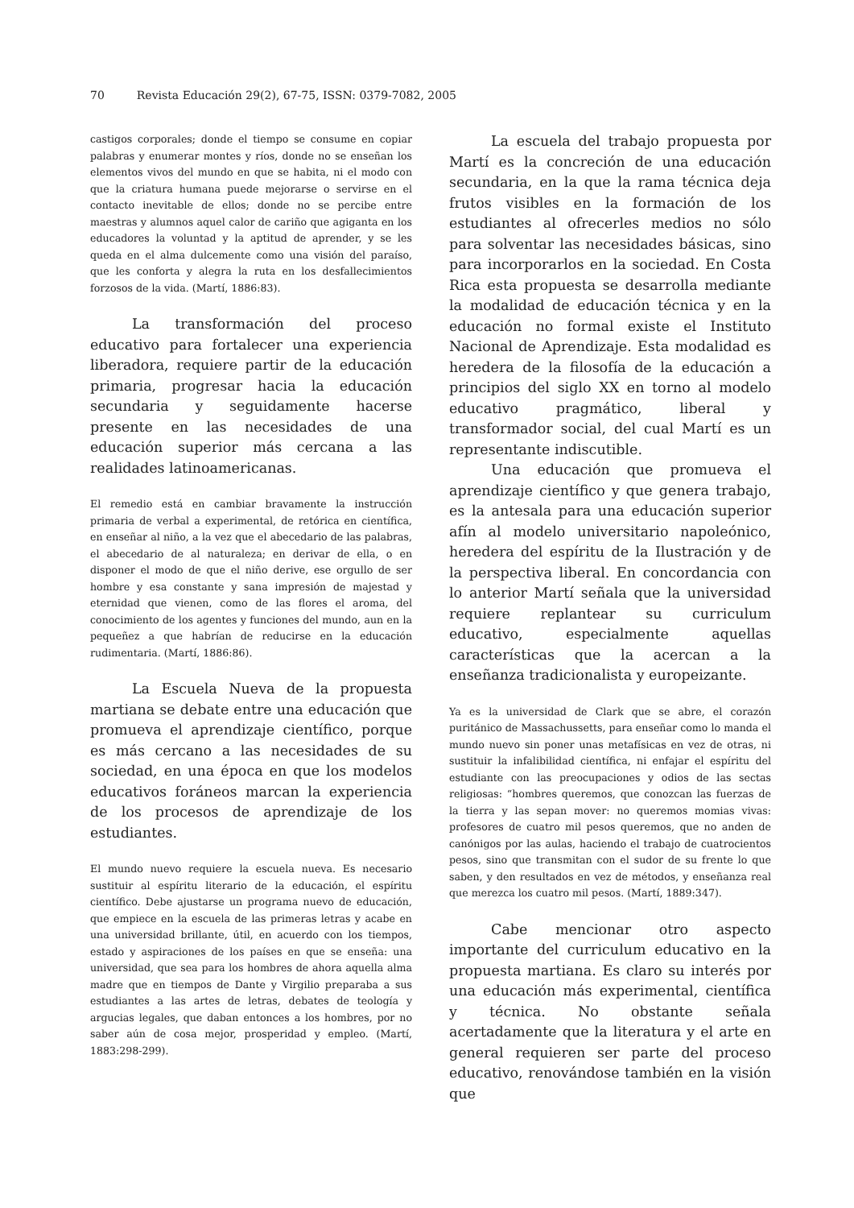70 Revista Educación 29(2), 67-75, ISSN: 0379-7082, 2005
castigos corporales; donde el tiempo se consume en copiar palabras y enumerar montes y ríos, donde no se enseñan los elementos vivos del mundo en que se habita, ni el modo con que la criatura humana puede mejorarse o servirse en el contacto inevitable de ellos; donde no se percibe entre maestras y alumnos aquel calor de cariño que agiganta en los educadores la voluntad y la aptitud de aprender, y se les queda en el alma dulcemente como una visión del paraíso, que les conforta y alegra la ruta en los desfallecimientos forzosos de la vida. (Martí, 1886:83).
La transformación del proceso educativo para fortalecer una experiencia liberadora, requiere partir de la educación primaria, progresar hacia la educación secundaria y seguidamente hacerse presente en las necesidades de una educación superior más cercana a las realidades latinoamericanas.
El remedio está en cambiar bravamente la instrucción primaria de verbal a experimental, de retórica en científica, en enseñar al niño, a la vez que el abecedario de las palabras, el abecedario de al naturaleza; en derivar de ella, o en disponer el modo de que el niño derive, ese orgullo de ser hombre y esa constante y sana impresión de majestad y eternidad que vienen, como de las flores el aroma, del conocimiento de los agentes y funciones del mundo, aun en la pequeñez a que habrían de reducirse en la educación rudimentaria. (Martí, 1886:86).
La Escuela Nueva de la propuesta martiana se debate entre una educación que promueva el aprendizaje científico, porque es más cercano a las necesidades de su sociedad, en una época en que los modelos educativos foráneos marcan la experiencia de los procesos de aprendizaje de los estudiantes.
El mundo nuevo requiere la escuela nueva. Es necesario sustituir al espíritu literario de la educación, el espíritu científico. Debe ajustarse un programa nuevo de educación, que empiece en la escuela de las primeras letras y acabe en una universidad brillante, útil, en acuerdo con los tiempos, estado y aspiraciones de los países en que se enseña: una universidad, que sea para los hombres de ahora aquella alma madre que en tiempos de Dante y Virgilio preparaba a sus estudiantes a las artes de letras, debates de teología y argucias legales, que daban entonces a los hombres, por no saber aún de cosa mejor, prosperidad y empleo. (Martí, 1883:298-299).
La escuela del trabajo propuesta por Martí es la concreción de una educación secundaria, en la que la rama técnica deja frutos visibles en la formación de los estudiantes al ofrecerles medios no sólo para solventar las necesidades básicas, sino para incorporarlos en la sociedad. En Costa Rica esta propuesta se desarrolla mediante la modalidad de educación técnica y en la educación no formal existe el Instituto Nacional de Aprendizaje. Esta modalidad es heredera de la filosofía de la educación a principios del siglo XX en torno al modelo educativo pragmático, liberal y transformador social, del cual Martí es un representante indiscutible.
Una educación que promueva el aprendizaje científico y que genera trabajo, es la antesala para una educación superior afín al modelo universitario napoleónico, heredera del espíritu de la Ilustración y de la perspectiva liberal. En concordancia con lo anterior Martí señala que la universidad requiere replantear su curriculum educativo, especialmente aquellas características que la acercan a la enseñanza tradicionalista y europeizante.
Ya es la universidad de Clark que se abre, el corazón puritánico de Massachussetts, para enseñar como lo manda el mundo nuevo sin poner unas metafísicas en vez de otras, ni sustituir la infalibilidad científica, ni enfajar el espíritu del estudiante con las preocupaciones y odios de las sectas religiosas: “hombres queremos, que conozcan las fuerzas de la tierra y las sepan mover: no queremos momias vivas: profesores de cuatro mil pesos queremos, que no anden de canónigos por las aulas, haciendo el trabajo de cuatrocientos pesos, sino que transmitan con el sudor de su frente lo que saben, y den resultados en vez de métodos, y enseñanza real que merezca los cuatro mil pesos. (Martí, 1889:347).
Cabe mencionar otro aspecto importante del curriculum educativo en la propuesta martiana. Es claro su interés por una educación más experimental, científica y técnica. No obstante señala acertadamente que la literatura y el arte en general requieren ser parte del proceso educativo, renovándose también en la visión que